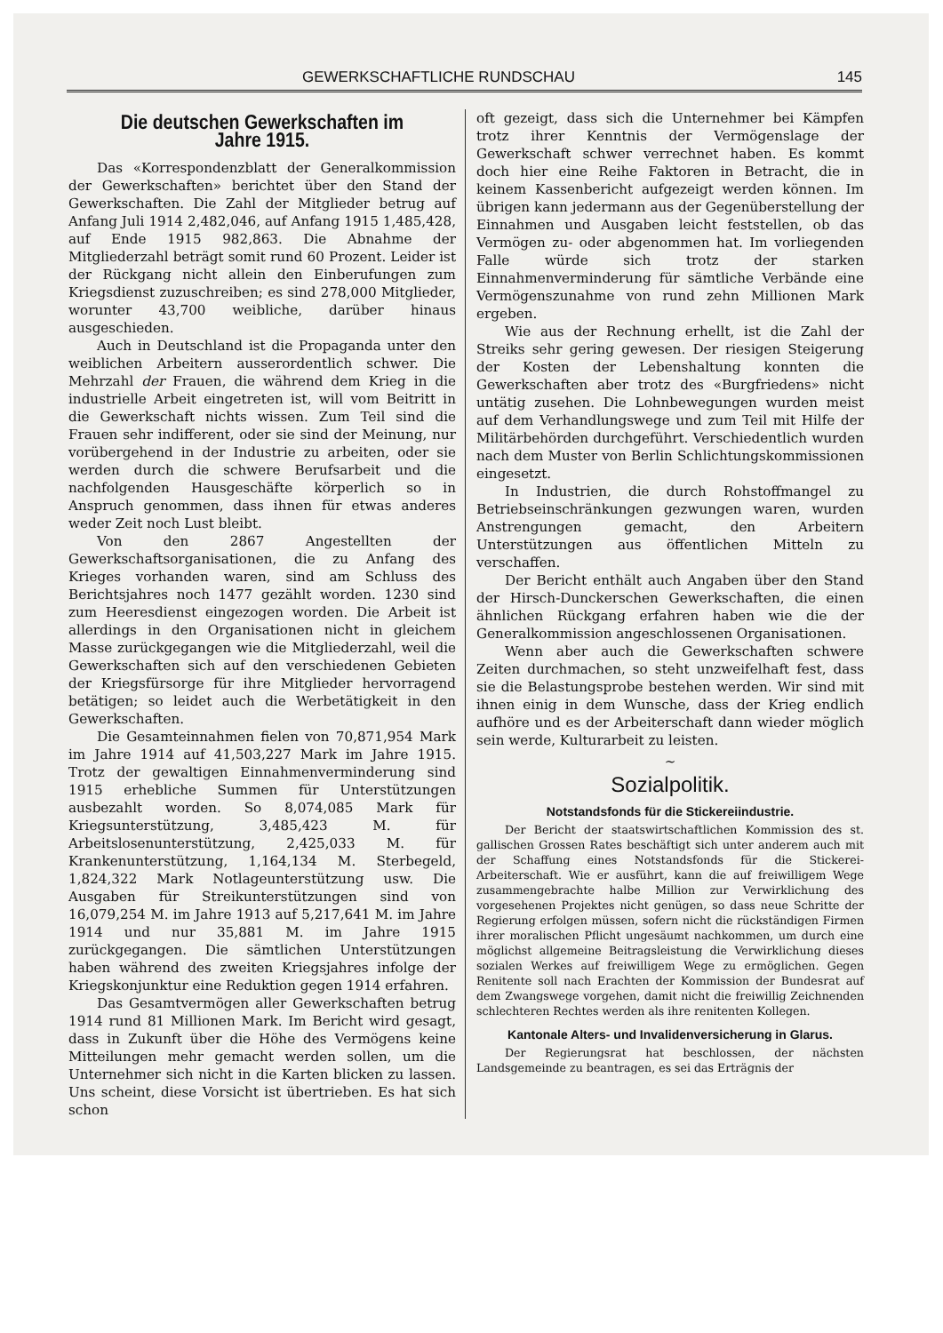GEWERKSCHAFTLICHE RUNDSCHAU 145
Die deutschen Gewerkschaften im Jahre 1915.
Das «Korrespondenzblatt der Generalkommission der Gewerkschaften» berichtet über den Stand der Gewerkschaften. Die Zahl der Mitglieder betrug auf Anfang Juli 1914 2,482,046, auf Anfang 1915 1,485,428, auf Ende 1915 982,863. Die Abnahme der Mitgliederzahl beträgt somit rund 60 Prozent. Leider ist der Rückgang nicht allein den Einberufungen zum Kriegsdienst zuzuschreiben; es sind 278,000 Mitglieder, worunter 43,700 weibliche, darüber hinaus ausgeschieden.
Auch in Deutschland ist die Propaganda unter den weiblichen Arbeitern ausserordentlich schwer. Die Mehrzahl der Frauen, die während dem Krieg in die industrielle Arbeit eingetreten ist, will vom Beitritt in die Gewerkschaft nichts wissen. Zum Teil sind die Frauen sehr indifferent, oder sie sind der Meinung, nur vorübergehend in der Industrie zu arbeiten, oder sie werden durch die schwere Berufsarbeit und die nachfolgenden Hausgeschäfte körperlich so in Anspruch genommen, dass ihnen für etwas anderes weder Zeit noch Lust bleibt.
Von den 2867 Angestellten der Gewerkschaftsorganisationen, die zu Anfang des Krieges vorhanden waren, sind am Schluss des Berichtsjahres noch 1477 gezählt worden. 1230 sind zum Heeresdienst eingezogen worden. Die Arbeit ist allerdings in den Organisationen nicht in gleichem Masse zurückgegangen wie die Mitgliederzahl, weil die Gewerkschaften sich auf den verschiedenen Gebieten der Kriegsfürsorge für ihre Mitglieder hervorragend betätigen; so leidet auch die Werbetätigkeit in den Gewerkschaften.
Die Gesamteinnahmen fielen von 70,871,954 Mark im Jahre 1914 auf 41,503,227 Mark im Jahre 1915. Trotz der gewaltigen Einnahmenverminderung sind 1915 erhebliche Summen für Unterstützungen ausbezahlt worden. So 8,074,085 Mark für Kriegsunterstützung, 3,485,423 M. für Arbeitslosenunterstützung, 2,425,033 M. für Krankenunterstützung, 1,164,134 M. Sterbegeld, 1,824,322 Mark Notlageunterstützung usw. Die Ausgaben für Streikunterstützungen sind von 16,079,254 M. im Jahre 1913 auf 5,217,641 M. im Jahre 1914 und nur 35,881 M. im Jahre 1915 zurückgegangen. Die sämtlichen Unterstützungen haben während des zweiten Kriegsjahres infolge der Kriegskonjunktur eine Reduktion gegen 1914 erfahren.
Das Gesamtvermögen aller Gewerkschaften betrug 1914 rund 81 Millionen Mark. Im Bericht wird gesagt, dass in Zukunft über die Höhe des Vermögens keine Mitteilungen mehr gemacht werden sollen, um die Unternehmer sich nicht in die Karten blicken zu lassen. Uns scheint, diese Vorsicht ist übertrieben. Es hat sich schon
oft gezeigt, dass sich die Unternehmer bei Kämpfen trotz ihrer Kenntnis der Vermögenslage der Gewerkschaft schwer verrechnet haben. Es kommt doch hier eine Reihe Faktoren in Betracht, die in keinem Kassenbericht aufgezeigt werden können. Im übrigen kann jedermann aus der Gegenüberstellung der Einnahmen und Ausgaben leicht feststellen, ob das Vermögen zu- oder abgenommen hat. Im vorliegenden Falle würde sich trotz der starken Einnahmenverminderung für sämtliche Verbände eine Vermögenszunahme von rund zehn Millionen Mark ergeben.
Wie aus der Rechnung erhellt, ist die Zahl der Streiks sehr gering gewesen. Der riesigen Steigerung der Kosten der Lebenshaltung konnten die Gewerkschaften aber trotz des «Burgfriedens» nicht untätig zusehen. Die Lohnbewegungen wurden meist auf dem Verhandlungswege und zum Teil mit Hilfe der Militärbehörden durchgeführt. Verschiedentlich wurden nach dem Muster von Berlin Schlichtungskommissionen eingesetzt.
In Industrien, die durch Rohstoffmangel zu Betriebseinschränkungen gezwungen waren, wurden Anstrengungen gemacht, den Arbeitern Unterstützungen aus öffentlichen Mitteln zu verschaffen.
Der Bericht enthält auch Angaben über den Stand der Hirsch-Dunckerschen Gewerkschaften, die einen ähnlichen Rückgang erfahren haben wie die der Generalkommission angeschlossenen Organisationen.
Wenn aber auch die Gewerkschaften schwere Zeiten durchmachen, so steht unzweifelhaft fest, dass sie die Belastungsprobe bestehen werden. Wir sind mit ihnen einig in dem Wunsche, dass der Krieg endlich aufhöre und es der Arbeiterschaft dann wieder möglich sein werde, Kulturarbeit zu leisten.
~
Sozialpolitik.
Notstandsfonds für die Stickereiindustrie.
Der Bericht der staatswirtschaftlichen Kommission des st. gallischen Grossen Rates beschäftigt sich unter anderem auch mit der Schaffung eines Notstandsfonds für die Stickerei-Arbeiterschaft. Wie er ausführt, kann die auf freiwilligem Wege zusammengebrachte halbe Million zur Verwirklichung des vorgesehenen Projektes nicht genügen, so dass neue Schritte der Regierung erfolgen müssen, sofern nicht die rückständigen Firmen ihrer moralischen Pflicht ungesäumt nachkommen, um durch eine möglichst allgemeine Beitragsleistung die Verwirklichung dieses sozialen Werkes auf freiwilligem Wege zu ermöglichen. Gegen Renitente soll nach Erachten der Kommission der Bundesrat auf dem Zwangswege vorgehen, damit nicht die freiwillig Zeichnenden schlechteren Rechtes werden als ihre renitenten Kollegen.
Kantonale Alters- und Invalidenversicherung in Glarus.
Der Regierungsrat hat beschlossen, der nächsten Landsgemeinde zu beantragen, es sei das Erträgnis der